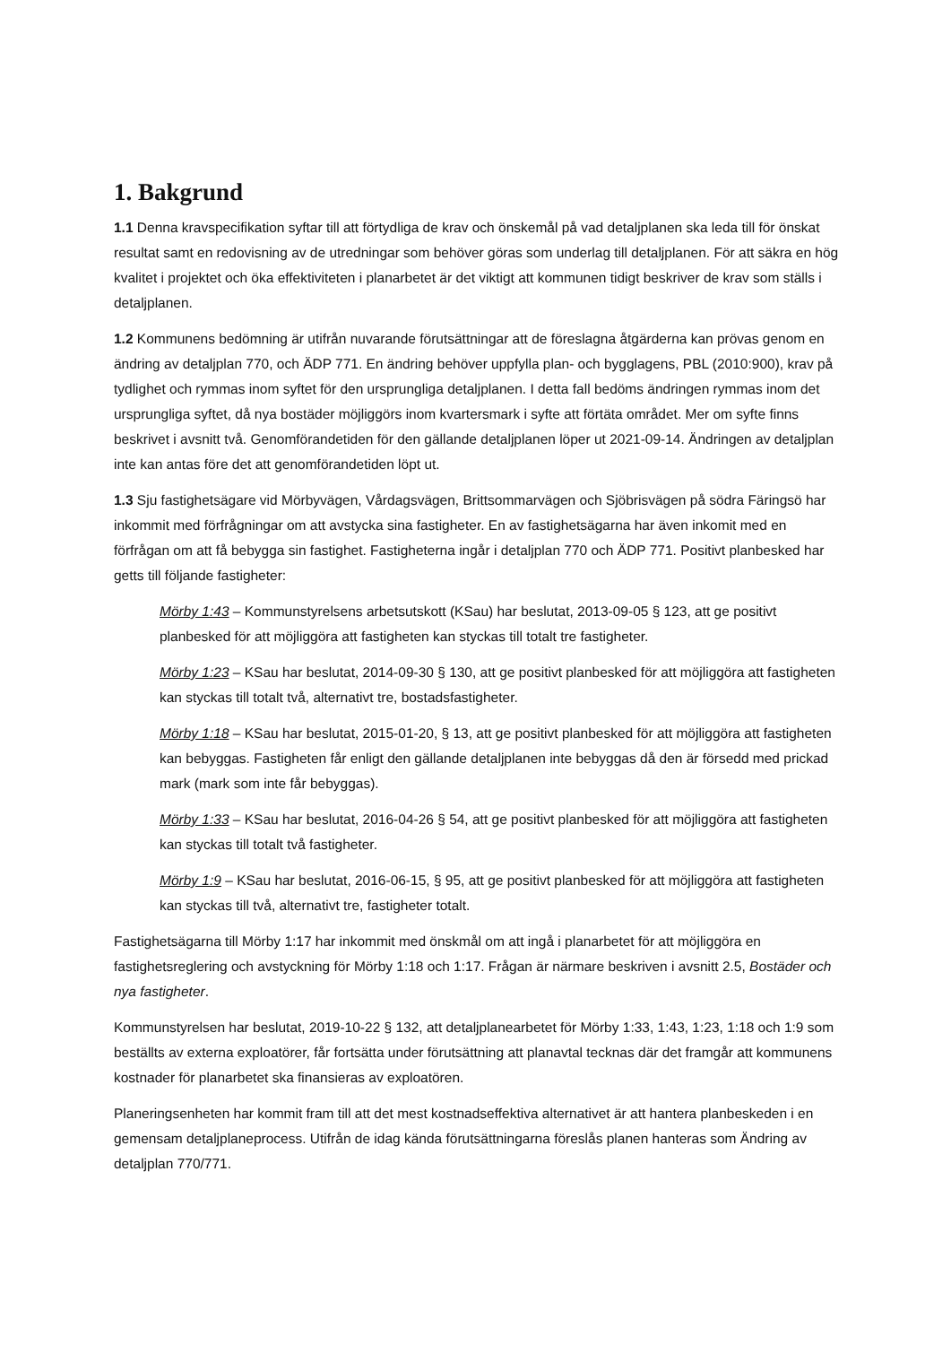1. Bakgrund
1.1 Denna kravspecifikation syftar till att förtydliga de krav och önskemål på vad detaljplanen ska leda till för önskat resultat samt en redovisning av de utredningar som behöver göras som underlag till detaljplanen. För att säkra en hög kvalitet i projektet och öka effektiviteten i planarbetet är det viktigt att kommunen tidigt beskriver de krav som ställs i detaljplanen.
1.2 Kommunens bedömning är utifrån nuvarande förutsättningar att de föreslagna åtgärderna kan prövas genom en ändring av detaljplan 770, och ÄDP 771. En ändring behöver uppfylla plan- och bygglagens, PBL (2010:900), krav på tydlighet och rymmas inom syftet för den ursprungliga detaljplanen. I detta fall bedöms ändringen rymmas inom det ursprungliga syftet, då nya bostäder möjliggörs inom kvartersmark i syfte att förtäta området. Mer om syfte finns beskrivet i avsnitt två. Genomförandetiden för den gällande detaljplanen löper ut 2021-09-14. Ändringen av detaljplan inte kan antas före det att genomförandetiden löpt ut.
1.3 Sju fastighetsägare vid Mörbyvägen, Vårdagsvägen, Brittsommarvägen och Sjöbrisvägen på södra Färingsö har inkommit med förfrågningar om att avstycka sina fastigheter. En av fastighetsägarna har även inkomit med en förfrågan om att få bebygga sin fastighet. Fastigheterna ingår i detaljplan 770 och ÄDP 771. Positivt planbesked har getts till följande fastigheter:
Mörby 1:43 – Kommunstyrelsens arbetsutskott (KSau) har beslutat, 2013-09-05 § 123, att ge positivt planbesked för att möjliggöra att fastigheten kan styckas till totalt tre fastigheter.
Mörby 1:23 – KSau har beslutat, 2014-09-30 § 130, att ge positivt planbesked för att möjliggöra att fastigheten kan styckas till totalt två, alternativt tre, bostadsfastigheter.
Mörby 1:18 – KSau har beslutat, 2015-01-20, § 13, att ge positivt planbesked för att möjliggöra att fastigheten kan bebyggas. Fastigheten får enligt den gällande detaljplanen inte bebyggas då den är försedd med prickad mark (mark som inte får bebyggas).
Mörby 1:33 – KSau har beslutat, 2016-04-26 § 54, att ge positivt planbesked för att möjliggöra att fastigheten kan styckas till totalt två fastigheter.
Mörby 1:9 – KSau har beslutat, 2016-06-15, § 95, att ge positivt planbesked för att möjliggöra att fastigheten kan styckas till två, alternativt tre, fastigheter totalt.
Fastighetsägarna till Mörby 1:17 har inkommit med önskmål om att ingå i planarbetet för att möjliggöra en fastighetsreglering och avstyckning för Mörby 1:18 och 1:17. Frågan är närmare beskriven i avsnitt 2.5, Bostäder och nya fastigheter.
Kommunstyrelsen har beslutat, 2019-10-22 § 132, att detaljplanearbetet för Mörby 1:33, 1:43, 1:23, 1:18 och 1:9 som beställts av externa exploatörer, får fortsätta under förutsättning att planavtal tecknas där det framgår att kommunens kostnader för planarbetet ska finansieras av exploatören.
Planeringsenheten har kommit fram till att det mest kostnadseffektiva alternativet är att hantera planbeskeden i en gemensam detaljplaneprocess. Utifrån de idag kända förutsättningarna föreslås planen hanteras som Ändring av detaljplan 770/771.